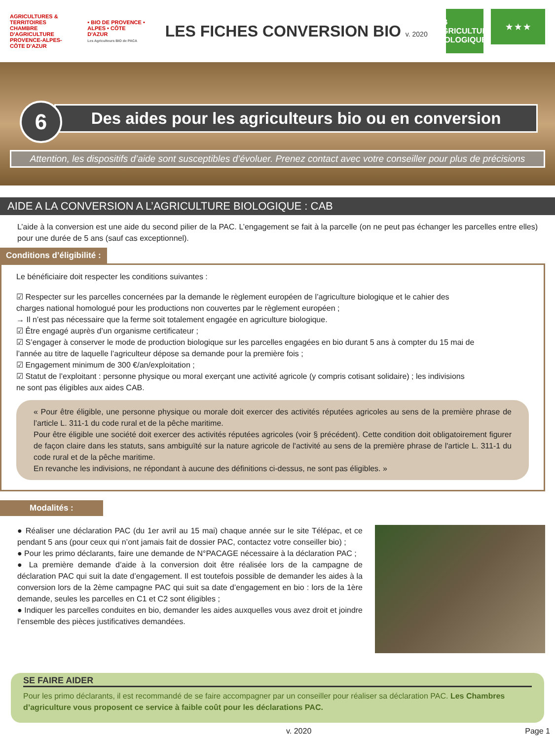AGRICULTURES & TERRITOIRES
CHAMBRE D'AGRICULTURE PROVENCE-ALPES-CÔTE D'AZUR
• BIO DE PROVENCE • ALPES • CÔTE D'AZUR
Les Agriculteurs BIO de PACA
LES FICHES CONVERSION BIO v. 2020
AB
AGRICULTURE BIOLOGIQUE
★ ★ ★
6
Des aides pour les agriculteurs bio ou en conversion
Attention, les dispositifs d’aide sont susceptibles d’évoluer. Prenez contact avec votre conseiller pour plus de précisions
AIDE A LA CONVERSION A L’AGRICULTURE BIOLOGIQUE : CAB
L’aide à la conversion est une aide du second pilier de la PAC. L’engagement se fait à la parcelle (on ne peut pas échanger les parcelles entre elles) pour une durée de 5 ans (sauf cas exceptionnel).
Conditions d’éligibilité :
Le bénéficiaire doit respecter les conditions suivantes :
☑ Respecter sur les parcelles concernées par la demande le règlement européen de l’agriculture biologique et le cahier des charges national homologué pour les productions non couvertes par le règlement européen ;
→ Il n’est pas nécessaire que la ferme soit totalement engagée en agriculture biologique.
☑ Être engagé auprès d’un organisme certificateur ;
☑ S’engager à conserver le mode de production biologique sur les parcelles engagées en bio durant 5 ans à compter du 15 mai de l’année au titre de laquelle l’agriculteur dépose sa demande pour la première fois ;
☑ Engagement minimum de 300 €/an/exploitation ;
☑ Statut de l’exploitant : personne physique ou moral exerçant une activité agricole (y compris cotisant solidaire) ; les indivisions ne sont pas éligibles aux aides CAB.
« Pour être éligible, une personne physique ou morale doit exercer des activités réputées agricoles au sens de la première phrase de l’article L. 311-1 du code rural et de la pêche maritime.
Pour être éligible une société doit exercer des activités réputées agricoles (voir § précédent). Cette condition doit obligatoirement figurer de façon claire dans les statuts, sans ambiguïté sur la nature agricole de l'activité au sens de la première phrase de l'article L. 311-1 du code rural et de la pêche maritime.
En revanche les indivisions, ne répondant à aucune des définitions ci-dessus, ne sont pas éligibles. »
Modalités :
● Réaliser une déclaration PAC (du 1er avril au 15 mai) chaque année sur le site Télépac, et ce pendant 5 ans (pour ceux qui n’ont jamais fait de dossier PAC, contactez votre conseiller bio) ;
● Pour les primo déclarants, faire une demande de N°PACAGE nécessaire à la déclaration PAC ;
● La première demande d’aide à la conversion doit être réalisée lors de la campagne de déclaration PAC qui suit la date d’engagement. Il est toutefois possible de demander les aides à la conversion lors de la 2ème campagne PAC qui suit sa date d’engagement en bio : lors de la 1ère demande, seules les parcelles en C1 et C2 sont éligibles ;
● Indiquer les parcelles conduites en bio, demander les aides auxquelles vous avez droit et joindre l’ensemble des pièces justificatives demandées.
SE FAIRE AIDER
Pour les primo déclarants, il est recommandé de se faire accompagner par un conseiller pour réaliser sa déclaration PAC. Les Chambres d’agriculture vous proposent ce service à faible coût pour les déclarations PAC.
v. 2020 Page 1